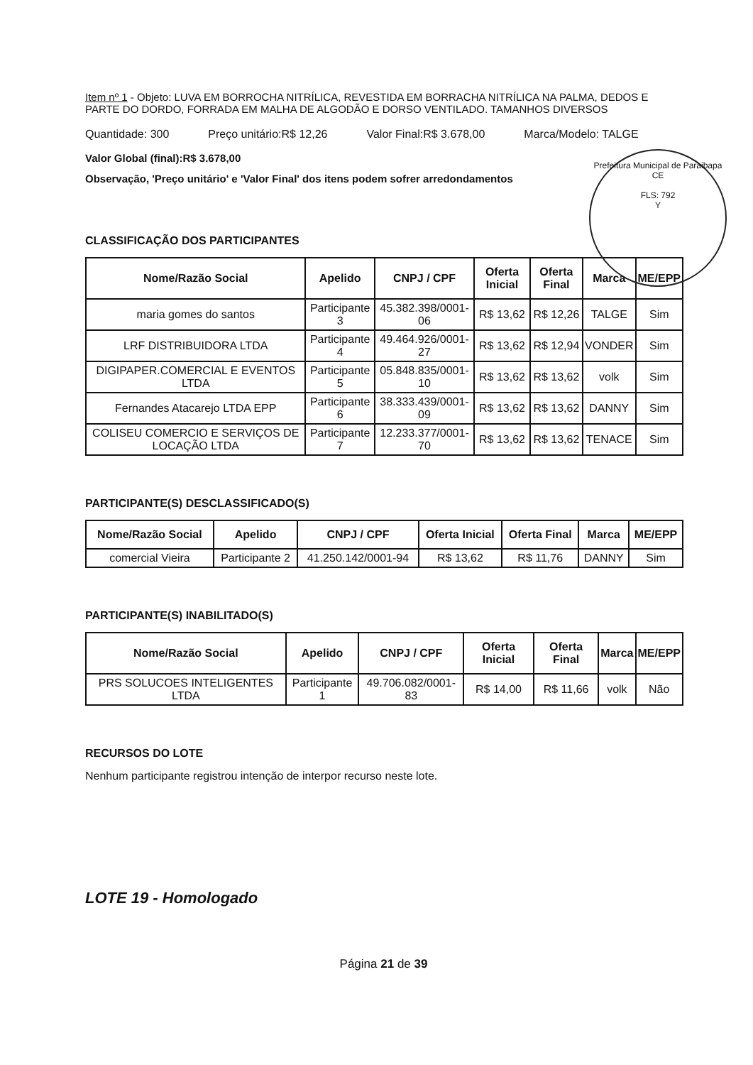Item nº 1 - Objeto: LUVA EM BORROCHA NITRÍLICA, REVESTIDA EM BORRACHA NITRÍLICA NA PALMA, DEDOS E PARTE DO DORDO, FORRADA EM MALHA DE ALGODÃO E DORSO VENTILADO. TAMANHOS DIVERSOS
Quantidade: 300 Preço unitário:R$ 12,26 Valor Final:R$ 3.678,00 Marca/Modelo: TALGE
Valor Global (final):R$ 3.678,00
Observação, 'Preço unitário' e 'Valor Final' dos itens podem sofrer arredondamentos
Prefeitura Municipal de Paraibapa CE
FLS: 792
Y
CLASSIFICAÇÃO DOS PARTICIPANTES
| Nome/Razão Social | Apelido | CNPJ / CPF | Oferta Inicial | Oferta Final | Marca | ME/EPP |
| --- | --- | --- | --- | --- | --- | --- |
| maria gomes do santos | Participante 3 | 45.382.398/0001-06 | R$ 13,62 | R$ 12,26 | TALGE | Sim |
| LRF DISTRIBUIDORA LTDA | Participante 4 | 49.464.926/0001-27 | R$ 13,62 | R$ 12,94 | VONDER | Sim |
| DIGIPAPER.COMERCIAL E EVENTOS LTDA | Participante 5 | 05.848.835/0001-10 | R$ 13,62 | R$ 13,62 | volk | Sim |
| Fernandes Atacarejo LTDA EPP | Participante 6 | 38.333.439/0001-09 | R$ 13,62 | R$ 13,62 | DANNY | Sim |
| COLISEU COMERCIO E SERVIÇOS DE LOCAÇÃO LTDA | Participante 7 | 12.233.377/0001-70 | R$ 13,62 | R$ 13,62 | TENACE | Sim |
PARTICIPANTE(S) DESCLASSIFICADO(S)
| Nome/Razão Social | Apelido | CNPJ / CPF | Oferta Inicial | Oferta Final | Marca | ME/EPP |
| --- | --- | --- | --- | --- | --- | --- |
| comercial Vieira | Participante 2 | 41.250.142/0001-94 | R$ 13,62 | R$ 11,76 | DANNY | Sim |
PARTICIPANTE(S) INABILITADO(S)
| Nome/Razão Social | Apelido | CNPJ / CPF | Oferta Inicial | Oferta Final | Marca | ME/EPP |
| --- | --- | --- | --- | --- | --- | --- |
| PRS SOLUCOES INTELIGENTES LTDA | Participante 1 | 49.706.082/0001-83 | R$ 14,00 | R$ 11,66 | volk | Não |
RECURSOS DO LOTE
Nenhum participante registrou intenção de interpor recurso neste lote.
LOTE 19 - Homologado
Página 21 de 39